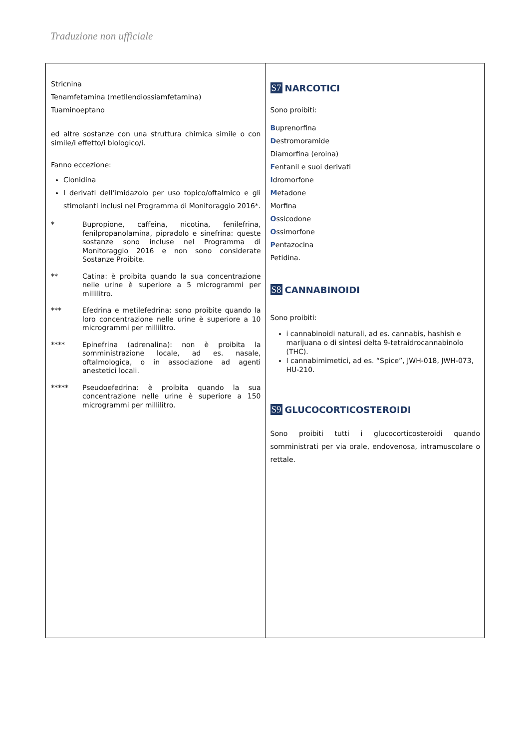Traduzione non ufficiale
| Stricnina Tenamfetamina (metilendiossiamfetamina) Tuaminoeptano ed altre sostanze con una struttura chimica simile o con simile/i effetto/i biologico/i. Fanno eccezione: Clonidina I derivati dell’imidazolo per uso topico/oftalmico e gli stimolanti inclusi nel Programma di Monitoraggio 2016*. * Bupropione, caffeina, nicotina, fenilefrina, fenilpropanolamina, pipradolo e sinefrina: queste sostanze sono incluse nel Programma di Monitoraggio 2016 e non sono considerate Sostanze Proibite. ** Catina: è proibita quando la sua concentrazione nelle urine è superiore a 5 microgrammi per millilitro. *** Efedrina e metilefedrina: sono proibite quando la loro concentrazione nelle urine è superiore a 10 microgrammi per millilitro. **** Epinefrina (adrenalina): non è proibita la somministrazione locale, ad es. nasale, oftalmologica, o in associazione ad agenti anestetici locali. ***** Pseudoefedrina: è proibita quando la sua concentrazione nelle urine è superiore a 150 microgrammi per millilitro. | S7 NARCOTICI Sono proibiti: B uprenorfina D estromoramide Diamorfina (eroina) F entanil e suoi derivati I dromorfone M etadone Morfina O ssicodone O ssimorfone P entazocina Petidina. S8 CANNABINOIDI Sono proibiti: i cannabinoidi naturali, ad es. cannabis, hashish e marijuana o di sintesi delta 9-tetraidrocannabinolo (THC). I cannabimimetici, ad es. “Spice”, JWH-018, JWH-073, HU-210. S9 GLUCOCORTICOSTEROIDI Sono proibiti tutti i glucocorticosteroidi quando somministrati per via orale, endovenosa, intramuscolare o rettale. |